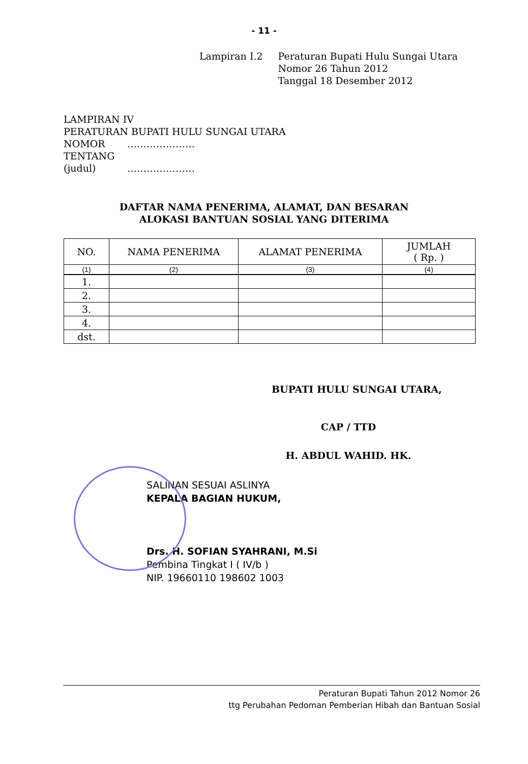- 11 -
Lampiran I.2 Peraturan Bupati Hulu Sungai Utara
Nomor 26 Tahun 2012
Tanggal 18 Desember 2012
LAMPIRAN IV
PERATURAN BUPATI HULU SUNGAI UTARA
NOMOR …………………
TENTANG
(judul) …………………
DAFTAR NAMA PENERIMA, ALAMAT, DAN BESARAN
ALOKASI BANTUAN SOSIAL YANG DITERIMA
| NO. | NAMA PENERIMA | ALAMAT PENERIMA | JUMLAH ( Rp. ) |
| --- | --- | --- | --- |
| (1) | (2) | (3) | (4) |
| 1. | | | |
| 2. | | | |
| 3. | | | |
| 4. | | | |
| dst. | | | |
BUPATI HULU SUNGAI UTARA,
CAP / TTD
H. ABDUL WAHID. HK.
SALINAN SESUAI ASLINYA
KEPALA BAGIAN HUKUM,
Drs. H. SOFIAN SYAHRANI, M.Si
Pembina Tingkat I ( IV/b )
NIP. 19660110 198602 1003
Peraturan Bupati Tahun 2012 Nomor 26
ttg Perubahan Pedoman Pemberian Hibah dan Bantuan Sosial